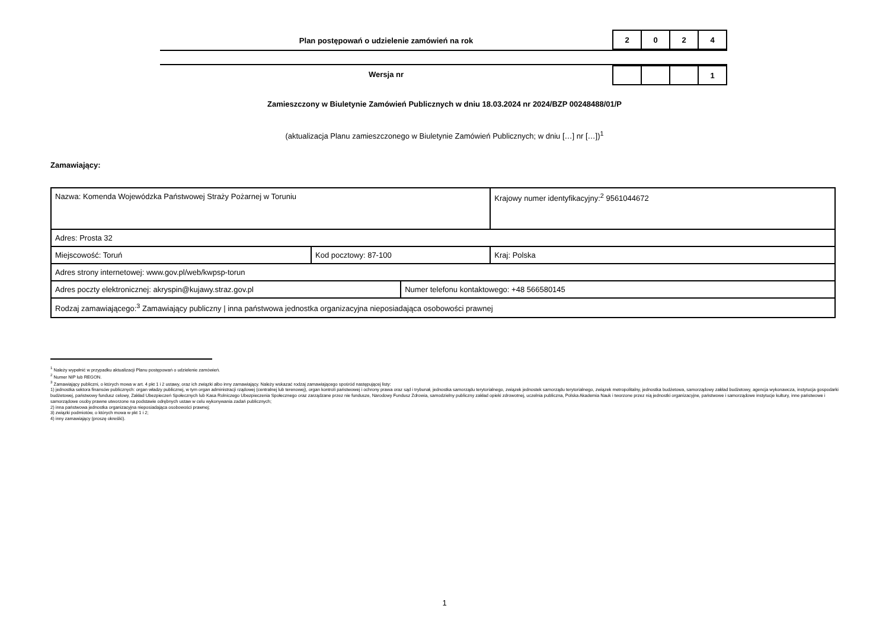Plan postępowań o udzielenie zamówień na rok
| 2 | 0 | 2 | 4 |
Wersja nr
| | | | 1 |
Zamieszczony w Biuletynie Zamówień Publicznych w dniu 18.03.2024 nr 2024/BZP 00248488/01/P
(aktualizacja Planu zamieszczonego w Biuletynie Zamówień Publicznych; w dniu […] nr […])<sup>1</sup>
Zamawiający:
| Nazwa: Komenda Wojewódzka Państwowej Straży Pożarnej w Toruniu | | | Krajowy numer identyfikacyjny:<sup>2</sup> 9561044672 |
| Adres: Prosta 32 | | | |
| Miejscowość: Toruń | Kod pocztowy: 87-100 | | Kraj: Polska |
| Adres strony internetowej: www.gov.pl/web/kwpsp-torun | | | |
| Adres poczty elektronicznej: akryspin@kujawy.straz.gov.pl | | Numer telefonu kontaktowego: +48 566580145 | |
| Rodzaj zamawiającego:<sup>3</sup> Zamawiający publiczny / inna państwowa jednostka organizacyjna nieposiadająca osobowości prawnej | | | |
<sup>1</sup> Należy wypełnić w przypadku aktualizacji Planu postępowań o udzielenie zamówień.
<sup>2</sup> Numer NIP lub REGON.
<sup>3</sup> Zamawiający publiczni, o których mowa w art. 4 pkt 1 i 2 ustawy, oraz ich związki albo inny zamawiający. Należy wskazać rodzaj zamawiającego spośród następującej listy:
1) jednostka sektora finansów publicznych: organ władzy publicznej, w tym organ administracji rządowej (centralnej lub terenowej), organ kontroli państwowej i ochrony prawa oraz sąd i trybunał, jednostka samorządu terytorialnego, związek jednostek samorządu terytorialnego, związek metropolitalny, jednostka budżetowa, samorządowy zakład budżetowy, agencja wykonawcza, instytucja gospodarki budżetowej, państwowy fundusz celowy, Zakład Ubezpieczeń Społecznych lub Kasa Rolniczego Ubezpieczenia Społecznego oraz zarządzane przez nie fundusze, Narodowy Fundusz Zdrowia, samodzielny publiczny zakład opieki zdrowotnej, uczelnia publiczna, Polska Akademia Nauk i tworzone przez nią jednostki organizacyjne, państwowe i samorządowe instytucje kultury, inne państwowe i samorządowe osoby prawne utworzone na podstawie odrębnych ustaw w celu wykonywania zadań publicznych;
2) inna państwowa jednostka organizacyjna nieposiadająca osobowości prawnej;
3) związki podmiotów, o których mowa w pkt 1 i 2;
4) inny zamawiający (proszę określić).
1